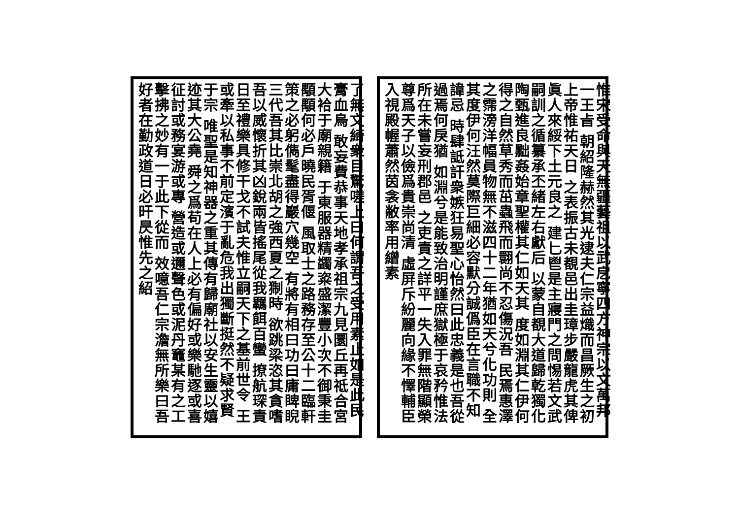惟宋受命與天無疆藝祖以武戹寧四方神宗以文萬邦一王㫖 朝紹隆赫然其光逮夫仁宗益熾而昌厥生之初上帝惟祐天日 之表振古未覩邑出圭璋步嚴龍虎其俾眞人來綏下土元良之 建匕鬯是主寢門之問惕若文武嗣訓之循纂承丕緒左右獻后 以蒙自覩大道歸乾獨化陶甄進良黜姦始章聖權其仁如天其 度如淵其仁伊何得之自然草秀而茁蟲飛而翾尚不忍傷況吾 民焉惠澤之霈滂洋幅員物無不滋四十二年猶如天兮化功則 全其度伊何汪然莫際巨細必容默分誠僞臣在言職不知諱忌 時肆詆訐衆嫉狂易聖心怡然曰此忠義是也吾從過焉何戾猶 如淵兮是能致治明謹庶獄極于哀矜惟法所在未嘗妄刑郡邑 之吏責之詳平一失入罪無階顯榮尊爲天子以儉爲貴崇尚清 虛屏斥紛麗向緣不懌輔臣入視殿幄蕭然茵衾敝率用繒素
了無文綺衆目驚嗟上曰何謂吾之受用素止如是此民膏血烏 敢妄費恭事天地孝承祖宗九見圜丘再祗合宮大袷于廟親籍 于東服器精蠲粢盛潔豐小次不御秉圭顒顒何必戶曉民胥偃 風取士之路務存至公十二臨軒策之必躬儁髦盡得巖穴幾空 有將有相曰功曰庸睥睨三代吾其比崇北胡之強西夏之猘時 欲跳梁恣其貪嗜吾以威懷折其凶銳兩皆搖尾從我羈餌百蠻 撩航琛責日至禮樂具修干戈不試夫惟立嗣天下之基前世令 王或牽以私事不前定濱于亂危我出獨斷挺然不疑求賢于宗 唯聖是知神器之重其傳有歸廟社以安生靈以嬉迹其大公堯 舜之爲苟在人上必有偏好或樂馳逐或喜征討或務宴游或專 營造或邇聲色或泥丹竈某有之工擊拂之妙有一于此下從而 效噫吾仁宗澹無所樂曰吾好者在勤政道日必旰昃惟先之紹